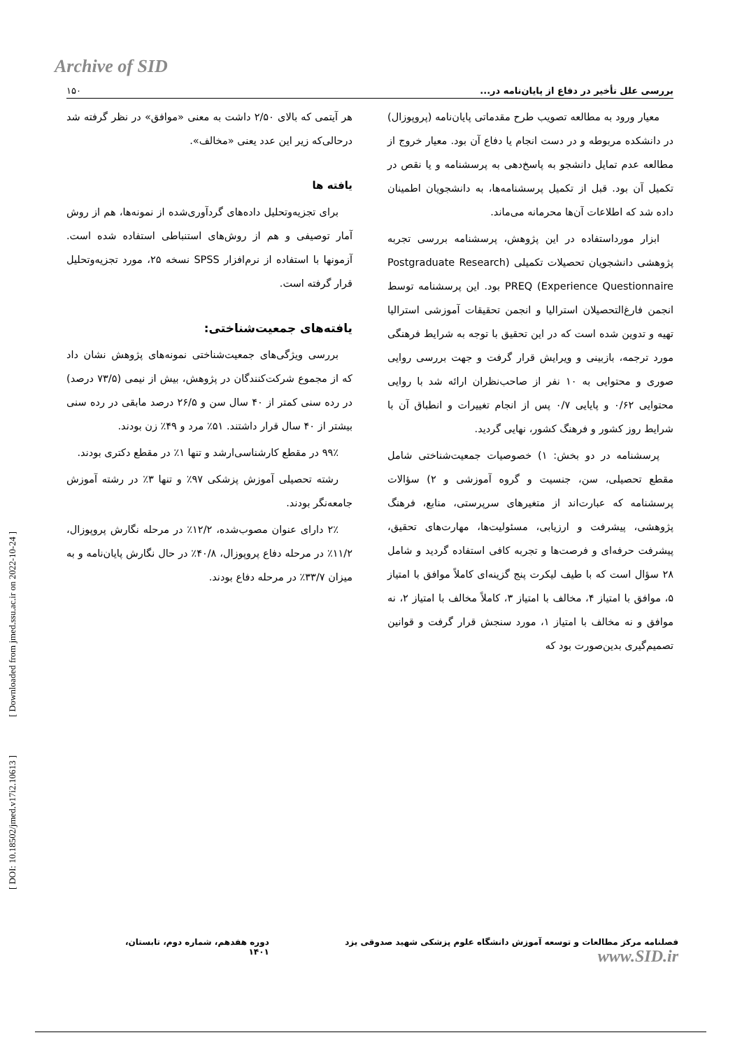Archive of SID
بررسی علل تأخیر در دفاع از پایان‌نامه در... ۱۵۰
معیار ورود به مطالعه تصویب طرح مقدماتی پایان‌نامه (پروپوزال) در دانشکده مربوطه و در دست انجام یا دفاع آن بود. معیار خروج از مطالعه عدم تمایل دانشجو به پاسخ‌دهی به پرسشنامه و یا نقص در تکمیل آن بود. قبل از تکمیل پرسشنامه‌ها، به دانشجویان اطمینان داده شد که اطلاعات آن‌ها محرمانه می‌ماند.
ابزار مورداستفاده در این پژوهش، پرسشنامه بررسی تجربه پژوهشی دانشجویان تحصیلات تکمیلی (Postgraduate Research Experience Questionnaire) PREQ بود. این پرسشنامه توسط انجمن فارغ‌التحصیلان استرالیا و انجمن تحقیقات آموزشی استرالیا تهیه و تدوین شده است که در این تحقیق با توجه به شرایط فرهنگی مورد ترجمه، بازبینی و ویرایش قرار گرفت و جهت بررسی روایی صوری و محتوایی به ۱۰ نفر از صاحب‌نظران ارائه شد با روایی محتوایی ۰/۶۲ و پایایی ۰/۷ پس از انجام تغییرات و انطباق آن با شرایط روز کشور و فرهنگ کشور، نهایی گردید.
پرسشنامه در دو بخش: ۱) خصوصیات جمعیت‌شناختی شامل مقطع تحصیلی، سن، جنسیت و گروه آموزشی و ۲) سؤالات پرسشنامه که عبارت‌اند از متغیرهای سرپرستی، منابع، فرهنگ پژوهشی، پیشرفت و ارزیابی، مسئولیت‌ها، مهارت‌های تحقیق، پیشرفت حرفه‌ای و فرصت‌ها و تجربه کافی استفاده گردید و شامل ۲۸ سؤال است که با طیف لیکرت پنج گزینه‌ای کاملاً موافق با امتیاز ۵، موافق با امتیاز ۴، مخالف با امتیاز ۳، کاملاً مخالف با امتیاز ۲، نه موافق و نه مخالف با امتیاز ۱، مورد سنجش قرار گرفت و قوانین تصمیم‌گیری بدین‌صورت بود که
هر آیتمی که بالای ۲/۵۰ داشت به معنی «موافق» در نظر گرفته شد درحالی‌که زیر این عدد یعنی «مخالف».
یافته ها
برای تجزیه‌وتحلیل داده‌های گردآوری‌شده از نمونه‌ها، هم از روش آمار توصیفی و هم از روش‌های استنباطی استفاده شده است. آزمونها با استفاده از نرم‌افزار SPSS نسخه ۲۵، مورد تجزیه‌وتحلیل قرار گرفته است.
یافته‌های جمعیت‌شناختی:
بررسی ویژگی‌های جمعیت‌شناختی نمونه‌های پژوهش نشان داد که از مجموع شرکت‌کنندگان در پژوهش، بیش از نیمی (۷۳/۵ درصد) در رده سنی کمتر از ۴۰ سال سن و ۲۶/۵ درصد مابقی در رده سنی بیشتر از ۴۰ سال قرار داشتند. ۵۱٪ مرد و ۴۹٪ زن بودند.
۹۹٪ در مقطع کارشناسی‌ارشد و تنها ۱٪ در مقطع دکتری بودند.
رشته تحصیلی آموزش پزشکی ۹۷٪ و تنها ۳٪ در رشته آموزش جامعه‌نگر بودند.
۲٪ دارای عنوان مصوب‌شده، ۱۲/۲٪ در مرحله نگارش پروپوزال، ۱۱/۲٪ در مرحله دفاع پروپوزال، ۴۰/۸٪ در حال نگارش پایان‌نامه و به میزان ۳۳/۷٪ در مرحله دفاع بودند.
[ Downloaded from jmed.ssu.ac.ir on 2022-10-24 ]
[ DOI: 10.18502/jmed.v17i2.10613 ]
فصلنامه مرکز مطالعات و توسعه آموزش دانشگاه علوم پزشکی شهید صدوقی یزد www.SID.ir دوره هفدهم، شماره دوم، تابستان، ۱۴۰۱